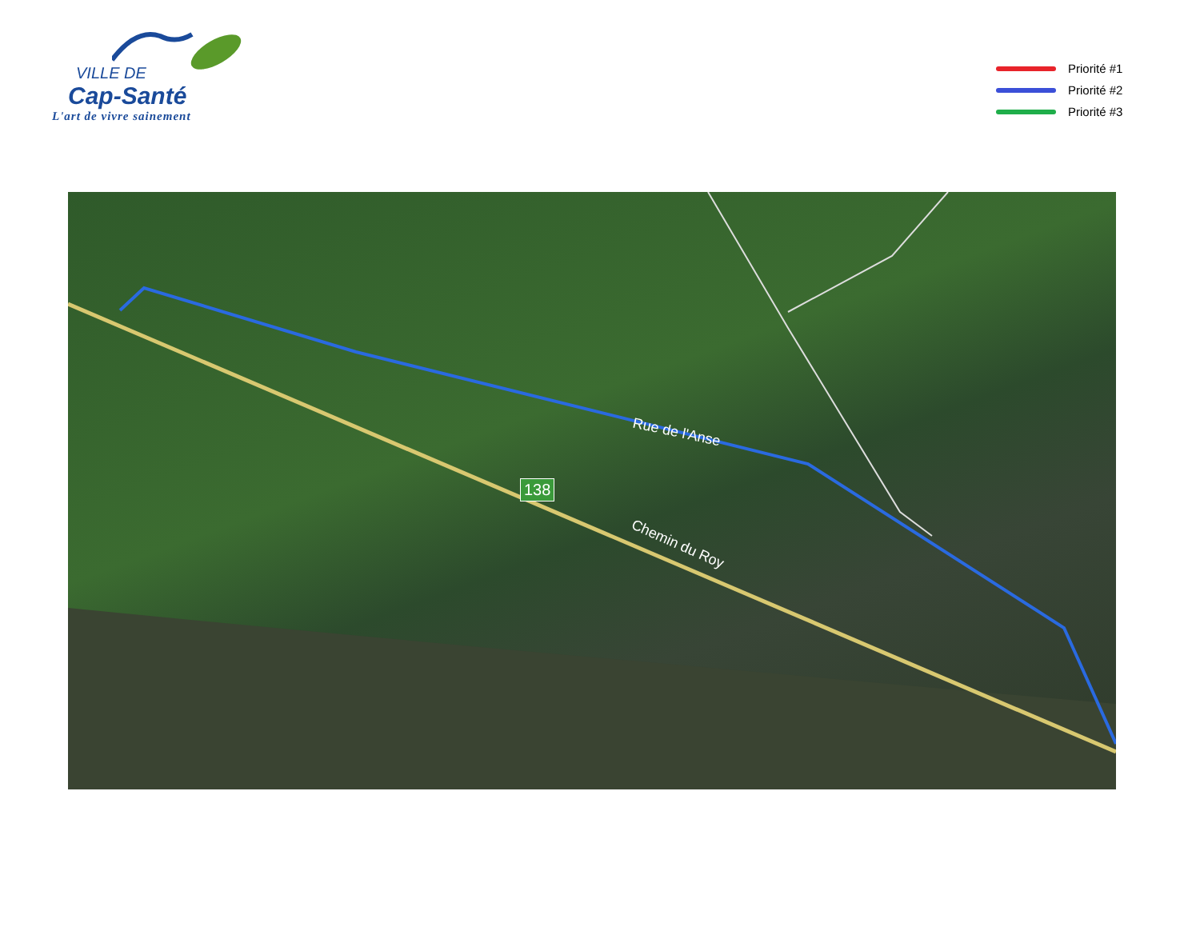VILLE DE
Cap-Santé
L'art de vivre sainement
Priorité #1
Priorité #2
Priorité #3
Rue de l'Anse
Chemin du Roy
138